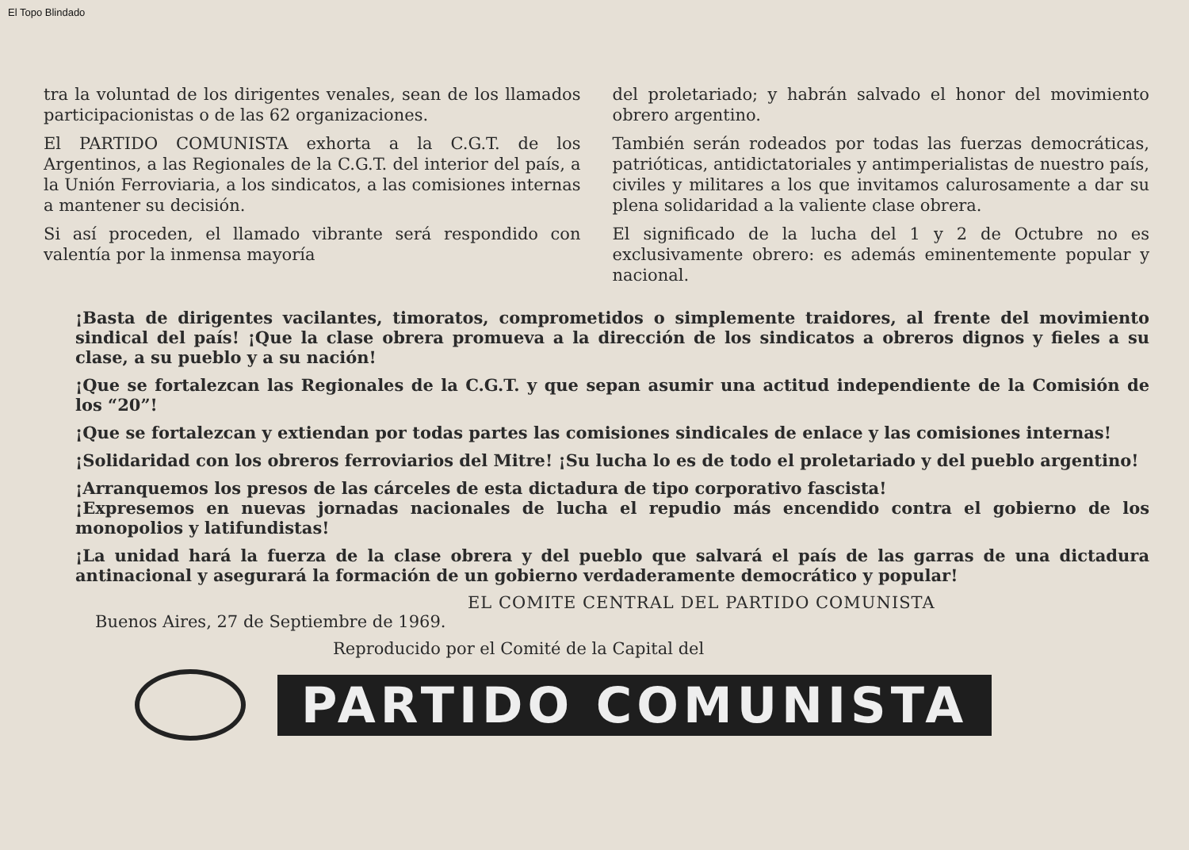El Topo Blindado
tra la voluntad de los dirigentes venales, sean de los llamados participacionistas o de las 62 organizaciones.
El PARTIDO COMUNISTA exhorta a la C.G.T. de los Argentinos, a las Regionales de la C.G.T. del interior del país, a la Unión Ferroviaria, a los sindicatos, a las comisiones internas a mantener su decisión.
Si así proceden, el llamado vibrante será respondido con valentía por la inmensa mayoría
del proletariado; y habrán salvado el honor del movimiento obrero argentino.
También serán rodeados por todas las fuerzas democráticas, patrióticas, antidictatoriales y antimperialistas de nuestro país, civiles y militares a los que invitamos calurosamente a dar su plena solidaridad a la valiente clase obrera.
El significado de la lucha del 1 y 2 de Octubre no es exclusivamente obrero: es además eminentemente popular y nacional.
¡Basta de dirigentes vacilantes, timoratos, comprometidos o simplemente traidores, al frente del movimiento sindical del país! ¡Que la clase obrera promueva a la dirección de los sindicatos a obreros dignos y fieles a su clase, a su pueblo y a su nación!
¡Que se fortalezcan las Regionales de la C.G.T. y que sepan asumir una actitud independiente de la Comisión de los “20”!
¡Que se fortalezcan y extiendan por todas partes las comisiones sindicales de enlace y las comisiones internas!
¡Solidaridad con los obreros ferroviarios del Mitre! ¡Su lucha lo es de todo el proletariado y del pueblo argentino!
¡Arranquemos los presos de las cárceles de esta dictadura de tipo corporativo fascista!
¡Expresemos en nuevas jornadas nacionales de lucha el repudio más encendido contra el gobierno de los monopolios y latifundistas!
¡La unidad hará la fuerza de la clase obrera y del pueblo que salvará el país de las garras de una dictadura antinacional y asegurará la formación de un gobierno verdaderamente democrático y popular!
EL COMITE CENTRAL DEL PARTIDO COMUNISTA
Buenos Aires, 27 de Septiembre de 1969.
Reproducido por el Comité de la Capital del
PARTIDO COMUNISTA